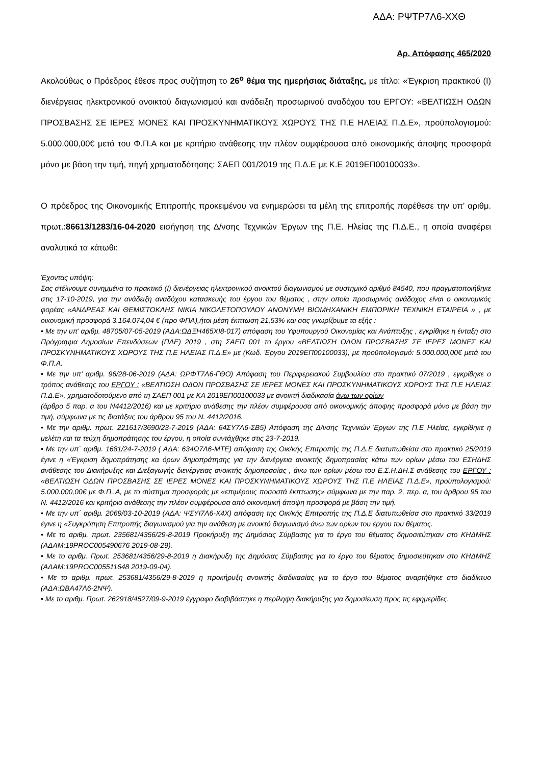ΑΔΑ: ΡΨΤΡ7Λ6-ΧΧΘ
Αρ. Απόφασης 465/2020
Ακολούθως ο Πρόεδρος έθεσε προς συζήτηση το 26<sup>ο</sup> θέμα της ημερήσιας διάταξης, με τίτλο: «Έγκριση πρακτικού (Ι) διενέργειας ηλεκτρονικού ανοικτού διαγωνισμού και ανάδειξη προσωρινού αναδόχου του ΕΡΓΟΥ: «ΒΕΛΤΙΩΣΗ ΟΔΩΝ ΠΡΟΣΒΑΣΗΣ ΣΕ ΙΕΡΕΣ ΜΟΝΕΣ ΚΑΙ ΠΡΟΣΚΥΝΗΜΑΤΙΚΟΥΣ ΧΩΡΟΥΣ ΤΗΣ Π.Ε ΗΛΕΙΑΣ Π.Δ.Ε», προϋπολογισμού: 5.000.000,00€ μετά του Φ.Π.Α και με κριτήριο ανάθεσης την πλέον συμφέρουσα από οικονομικής άποψης προσφορά μόνο με βάση την τιμή, πηγή χρηματοδότησης: ΣΑΕΠ 001/2019 της Π.Δ.Ε με Κ.Ε 2019ΕΠ00100033».
Ο πρόεδρος της Οικονομικής Επιτροπής προκειμένου να ενημερώσει τα μέλη της επιτροπής παρέθεσε την υπ’ αριθμ. πρωτ.:86613/1283/16-04-2020 εισήγηση της Δ/νσης Τεχνικών Έργων της Π.Ε. Ηλείας της Π.Δ.Ε., η οποία αναφέρει αναλυτικά τα κάτωθι:
Έχοντας υπόψη:
Σας στέλνουμε συνημμένα το πρακτικό (Ι) διενέργειας ηλεκτρονικού ανοικτού διαγωνισμού με συστημικό αριθμό 84540, που πραγματοποιήθηκε στις 17-10-2019, για την ανάδειξη αναδόχου κατασκευής του έργου του θέματος , στην οποία προσωρινός ανάδοχος είναι ο οικονομικός φορέας «ΑΝΔΡΕΑΣ ΚΑΙ ΘΕΜΙΣΤΟΚΛΗΣ ΝΙΚΙΑ ΝΙΚΟΛΕΤΟΠΟΥΛΟΥ ΑΝΩΝΥΜΗ ΒΙΟΜΗΧΑΝΙΚΗ ΕΜΠΟΡΙΚΗ ΤΕΧΝΙΚΗ ΕΤΑΙΡΕΙΑ » , με οικονομική προσφορά 3.164.074,04 € (προ ΦΠΑ),ήτοι μέση έκπτωση 21,53% και σας γνωρίζουμε τα εξής :
• Με την υπ’ αριθμ. 48705/07-05-2019 (ΑΔΑ:ΩΔΞΗ465ΧΙ8-017) απόφαση του Υφυπουργού Οικονομίας και Ανάπτυξης , εγκρίθηκε η ένταξη στο Πρόγραμμα Δημοσίων Επενδύσεων (ΠΔΕ) 2019 , στη ΣΑΕΠ 001 το έργου «ΒΕΛΤΙΩΣΗ ΟΔΩΝ ΠΡΟΣΒΑΣΗΣ ΣΕ ΙΕΡΕΣ ΜΟΝΕΣ ΚΑΙ ΠΡΟΣΚΥΝΗΜΑΤΙΚΟΥΣ ΧΩΡΟΥΣ ΤΗΣ Π.Ε ΗΛΕΙΑΣ Π.Δ.Ε» με (Κωδ. Έργου 2019ΕΠ00100033), με προϋπολογισμό: 5.000.000,00€ μετά του Φ.Π.Α.
• Με την υπ’ αριθμ. 96/28-06-2019 (ΑΔΑ: ΩΡΦΤ7Λ6-ΓΘΟ) Απόφαση του Περιφερειακού Συμβουλίου στο πρακτικό 07/2019 , εγκρίθηκε ο τρόπος ανάθεσης του ΕΡΓΟΥ : «ΒΕΛΤΙΩΣΗ ΟΔΩΝ ΠΡΟΣΒΑΣΗΣ ΣΕ ΙΕΡΕΣ ΜΟΝΕΣ ΚΑΙ ΠΡΟΣΚΥΝΗΜΑΤΙΚΟΥΣ ΧΩΡΟΥΣ ΤΗΣ Π.Ε ΗΛΕΙΑΣ Π.Δ.Ε», χρηματοδοτούμενο από τη ΣΑΕΠ 001 με ΚΑ 2019ΕΠ00100033 με ανοικτή διαδικασία άνω των ορίων
(άρθρο 5 παρ. α του Ν4412/2016) και με κριτήριο ανάθεσης την πλέον συμφέρουσα από οικονομικής άποψης προσφορά μόνο με βάση την τιμή, σύμφωνα με τις διατάξεις του άρθρου 95 του Ν. 4412/2016.
• Με την αριθμ. πρωτ. 221617/3690/23-7-2019 (ΑΔΑ: 64ΣΥ7Λ6-ΣΒ5) Απόφαση της Δ/νσης Τεχνικών Έργων της Π.Ε Ηλείας, εγκρίθηκε η μελέτη και τα τεύχη δημοπράτησης του έργου, η οποία συντάχθηκε στις 23-7-2019.
• Με την υπ΄ αριθμ. 1681/24-7-2019 ( ΑΔΑ: 634Ω7Λ6-ΜΤΕ) απόφαση της Οικ/κής Επιτροπής της Π.Δ.Ε διατυπωθείσα στο πρακτικό 25/2019 έγινε η «Έγκριση δημοπράτησης κα όρων δημοπράτησης για την διενέργεια ανοικτής δημοπρασίας κάτω των ορίων μέσω του ΕΣΗΔΗΣ ανάθεσης του Διακήρυξης και Διεξαγωγής διενέργειας ανοικτής δημοπρασίας , άνω των ορίων μέσω του Ε.Σ.Η.ΔΗ.Σ ανάθεσης του ΕΡΓΟΥ : «ΒΕΛΤΙΩΣΗ ΟΔΩΝ ΠΡΟΣΒΑΣΗΣ ΣΕ ΙΕΡΕΣ ΜΟΝΕΣ ΚΑΙ ΠΡΟΣΚΥΝΗΜΑΤΙΚΟΥΣ ΧΩΡΟΥΣ ΤΗΣ Π.Ε ΗΛΕΙΑΣ Π.Δ.Ε», προϋπολογισμού: 5.000.000,00€ με Φ.Π..Α, με το σύστημα προσφοράς με «επιμέρους ποσοστά έκπτωσης» σύμφωνα με την παρ. 2, περ. α, του άρθρου 95 του Ν. 4412/2016 και κριτήριο ανάθεσης την πλέον συμφέρουσα από οικονομική άποψη προσφορά με βάση την τιμή.
• Με την υπ΄ αριθμ. 2069/03-10-2019 (ΑΔΑ: ΨΣΥΙ7Λ6-Χ4Χ) απόφαση της Οικ/κής Επιτροπής της Π.Δ.Ε διατυπωθείσα στο πρακτικό 33/2019 έγινε η «Συγκρότηση Επιτροπής διαγωνισμού για την ανάθεση με ανοικτό διαγωνισμό άνω των ορίων του έργου του θέματος.
• Με το αριθμ. πρωτ. 235681/4356/29-8-2019 Προκήρυξη της Δημόσιας Σύμβασης για το έργο του θέματος δημοσιεύτηκαν στο ΚΗΔΜΗΣ (ΑΔΑΜ:19PROC005490676 2019-08-29).
• Με το αριθμ. Πρωτ. 253681/4356/29-8-2019 η Διακήρυξη της Δημόσιας Σύμβασης για το έργο του θέματος δημοσιεύτηκαν στο ΚΗΔΜΗΣ (ΑΔΑΜ:19PROC005511648 2019-09-04).
• Με το αριθμ. πρωτ. 253681/4356/29-8-2019 η προκήρυξη ανοικτής διαδικασίας για το έργο του θέματος αναρτήθηκε στο διαδίκτυο (ΑΔΑ:ΩΒΑ47Λ6-2ΝΨ).
• Με το αριθμ. Πρωτ. 262918/4527/09-9-2019 έγγραφο διαβιβάστηκε η περίληψη διακήρυξης για δημοσίευση προς τις εφημερίδες.